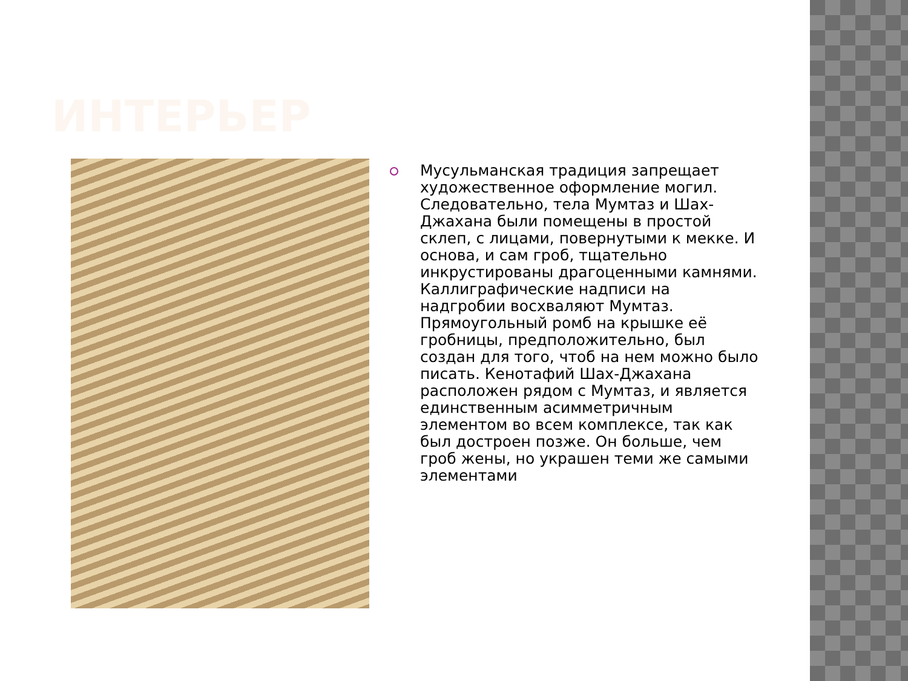ИНТЕРЬЕР
Мусульманская традиция запрещает художественное оформление могил. Следовательно, тела Мумтаз и Шах-Джахана были помещены в простой склеп, с лицами, повернутыми к мекке. И основа, и сам гроб, тщательно инкрустированы драгоценными камнями. Каллиграфические надписи на надгробии восхваляют Мумтаз. Прямоугольный ромб на крышке её гробницы, предположительно, был создан для того, чтоб на нем можно было писать. Кенотафий Шах-Джахана расположен рядом с Мумтаз, и является единственным асимметричным элементом во всем комплексе, так как был достроен позже. Он больше, чем гроб жены, но украшен теми же самыми элементами